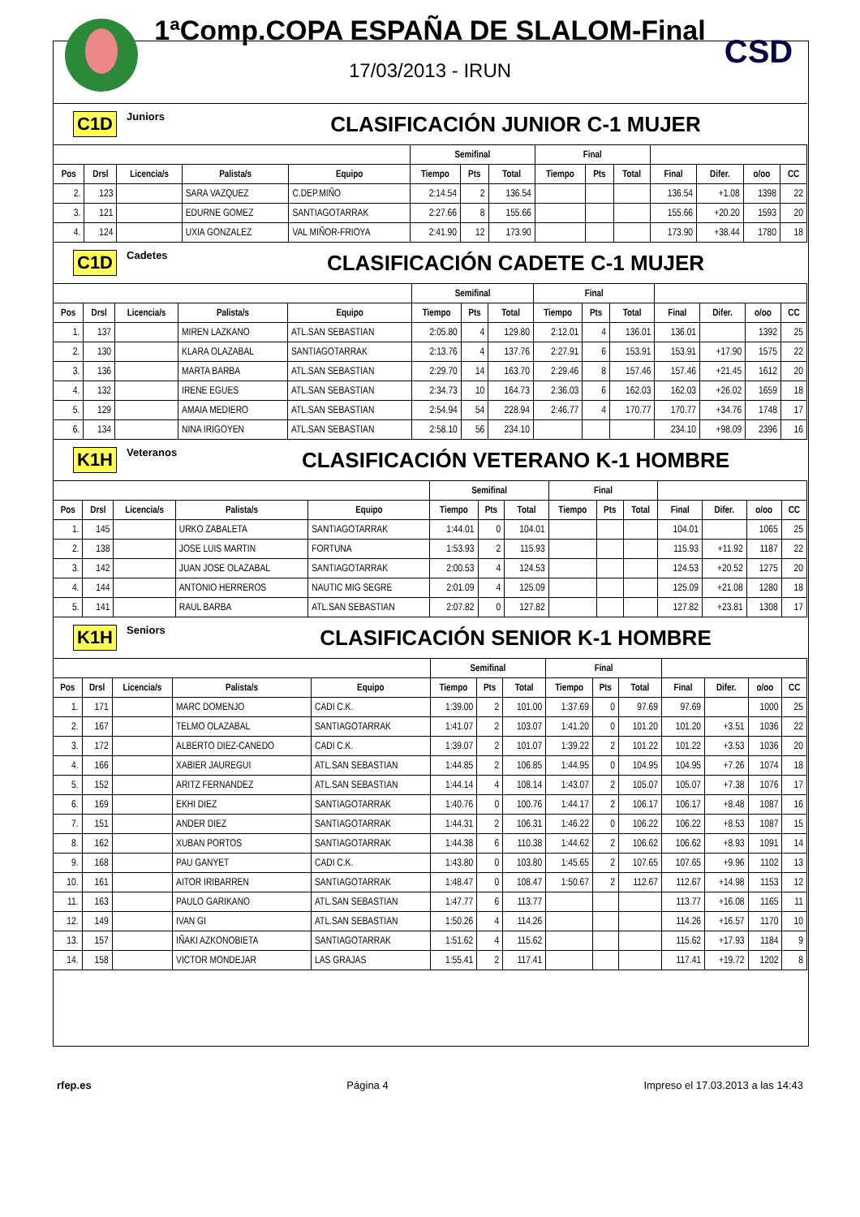1ªComp.COPA ESPAÑA DE SLALOM-Final
17/03/2013 - IRUN
CSD
C1D Juniors CLASIFICACIÓN JUNIOR C-1 MUJER
| | | | | | Semifinal | | | Final | | | | | | |
| --- | --- | --- | --- | --- | --- | --- | --- | --- | --- | --- | --- | --- | --- | --- |
| Pos | Drsl | Licencia/s | Palista/s | Equipo | Tiempo | Pts | Total | Tiempo | Pts | Total | Final | Difer. | o/oo | CC |
| 2. | 123 | | SARA VAZQUEZ | C.DEP.MIÑO | 2:14.54 | 2 | 136.54 | | | | 136.54 | +1.08 | 1398 | 22 |
| 3. | 121 | | EDURNE GOMEZ | SANTIAGOTARRAK | 2:27.66 | 8 | 155.66 | | | | 155.66 | +20.20 | 1593 | 20 |
| 4. | 124 | | UXIA GONZALEZ | VAL MIÑOR-FRIOYA | 2:41.90 | 12 | 173.90 | | | | 173.90 | +38.44 | 1780 | 18 |
C1D Cadetes CLASIFICACIÓN CADETE C-1 MUJER
| | | | | | Semifinal | | | Final | | | | | | |
| --- | --- | --- | --- | --- | --- | --- | --- | --- | --- | --- | --- | --- | --- | --- |
| Pos | Drsl | Licencia/s | Palista/s | Equipo | Tiempo | Pts | Total | Tiempo | Pts | Total | Final | Difer. | o/oo | CC |
| 1. | 137 | | MIREN LAZKANO | ATL.SAN SEBASTIAN | 2:05.80 | 4 | 129.80 | 2:12.01 | 4 | 136.01 | 136.01 | | 1392 | 25 |
| 2. | 130 | | KLARA OLAZABAL | SANTIAGOTARRAK | 2:13.76 | 4 | 137.76 | 2:27.91 | 6 | 153.91 | 153.91 | +17.90 | 1575 | 22 |
| 3. | 136 | | MARTA BARBA | ATL.SAN SEBASTIAN | 2:29.70 | 14 | 163.70 | 2:29.46 | 8 | 157.46 | 157.46 | +21.45 | 1612 | 20 |
| 4. | 132 | | IRENE EGUES | ATL.SAN SEBASTIAN | 2:34.73 | 10 | 164.73 | 2:36.03 | 6 | 162.03 | 162.03 | +26.02 | 1659 | 18 |
| 5. | 129 | | AMAIA MEDIERO | ATL.SAN SEBASTIAN | 2:54.94 | 54 | 228.94 | 2:46.77 | 4 | 170.77 | 170.77 | +34.76 | 1748 | 17 |
| 6. | 134 | | NINA IRIGOYEN | ATL.SAN SEBASTIAN | 2:58.10 | 56 | 234.10 | | | | 234.10 | +98.09 | 2396 | 16 |
K1H Veteranos CLASIFICACIÓN VETERANO K-1 HOMBRE
| | | | | | Semifinal | | | Final | | | | | | |
| --- | --- | --- | --- | --- | --- | --- | --- | --- | --- | --- | --- | --- | --- | --- |
| Pos | Drsl | Licencia/s | Palista/s | Equipo | Tiempo | Pts | Total | Tiempo | Pts | Total | Final | Difer. | o/oo | CC |
| 1. | 145 | | URKO ZABALETA | SANTIAGOTARRAK | 1:44.01 | 0 | 104.01 | | | | 104.01 | | 1065 | 25 |
| 2. | 138 | | JOSE LUIS MARTIN | FORTUNA | 1:53.93 | 2 | 115.93 | | | | 115.93 | +11.92 | 1187 | 22 |
| 3. | 142 | | JUAN JOSE OLAZABAL | SANTIAGOTARRAK | 2:00.53 | 4 | 124.53 | | | | 124.53 | +20.52 | 1275 | 20 |
| 4. | 144 | | ANTONIO HERREROS | NAUTIC MIG SEGRE | 2:01.09 | 4 | 125.09 | | | | 125.09 | +21.08 | 1280 | 18 |
| 5. | 141 | | RAUL BARBA | ATL.SAN SEBASTIAN | 2:07.82 | 0 | 127.82 | | | | 127.82 | +23.81 | 1308 | 17 |
K1H Seniors CLASIFICACIÓN SENIOR K-1 HOMBRE
| | | | | | Semifinal | | | Final | | | | | | |
| --- | --- | --- | --- | --- | --- | --- | --- | --- | --- | --- | --- | --- | --- | --- |
| Pos | Drsl | Licencia/s | Palista/s | Equipo | Tiempo | Pts | Total | Tiempo | Pts | Total | Final | Difer. | o/oo | CC |
| 1. | 171 | | MARC DOMENJO | CADI C.K. | 1:39.00 | 2 | 101.00 | 1:37.69 | 0 | 97.69 | 97.69 | | 1000 | 25 |
| 2. | 167 | | TELMO OLAZABAL | SANTIAGOTARRAK | 1:41.07 | 2 | 103.07 | 1:41.20 | 0 | 101.20 | 101.20 | +3.51 | 1036 | 22 |
| 3. | 172 | | ALBERTO DIEZ-CANEDO | CADI C.K. | 1:39.07 | 2 | 101.07 | 1:39.22 | 2 | 101.22 | 101.22 | +3.53 | 1036 | 20 |
| 4. | 166 | | XABIER JAUREGUI | ATL.SAN SEBASTIAN | 1:44.85 | 2 | 106.85 | 1:44.95 | 0 | 104.95 | 104.95 | +7.26 | 1074 | 18 |
| 5. | 152 | | ARITZ FERNANDEZ | ATL.SAN SEBASTIAN | 1:44.14 | 4 | 108.14 | 1:43.07 | 2 | 105.07 | 105.07 | +7.38 | 1076 | 17 |
| 6. | 169 | | EKHI DIEZ | SANTIAGOTARRAK | 1:40.76 | 0 | 100.76 | 1:44.17 | 2 | 106.17 | 106.17 | +8.48 | 1087 | 16 |
| 7. | 151 | | ANDER DIEZ | SANTIAGOTARRAK | 1:44.31 | 2 | 106.31 | 1:46.22 | 0 | 106.22 | 106.22 | +8.53 | 1087 | 15 |
| 8. | 162 | | XUBAN PORTOS | SANTIAGOTARRAK | 1:44.38 | 6 | 110.38 | 1:44.62 | 2 | 106.62 | 106.62 | +8.93 | 1091 | 14 |
| 9. | 168 | | PAU GANYET | CADI C.K. | 1:43.80 | 0 | 103.80 | 1:45.65 | 2 | 107.65 | 107.65 | +9.96 | 1102 | 13 |
| 10. | 161 | | AITOR IRIBARREN | SANTIAGOTARRAK | 1:48.47 | 0 | 108.47 | 1:50.67 | 2 | 112.67 | 112.67 | +14.98 | 1153 | 12 |
| 11. | 163 | | PAULO GARIKANO | ATL.SAN SEBASTIAN | 1:47.77 | 6 | 113.77 | | | | 113.77 | +16.08 | 1165 | 11 |
| 12. | 149 | | IVAN GI | ATL.SAN SEBASTIAN | 1:50.26 | 4 | 114.26 | | | | 114.26 | +16.57 | 1170 | 10 |
| 13. | 157 | | IÑAKI AZKONOBIETA | SANTIAGOTARRAK | 1:51.62 | 4 | 115.62 | | | | 115.62 | +17.93 | 1184 | 9 |
| 14. | 158 | | VICTOR MONDEJAR | LAS GRAJAS | 1:55.41 | 2 | 117.41 | | | | 117.41 | +19.72 | 1202 | 8 |
rfep.es Página 4 Impreso el 17.03.2013 a las 14:43